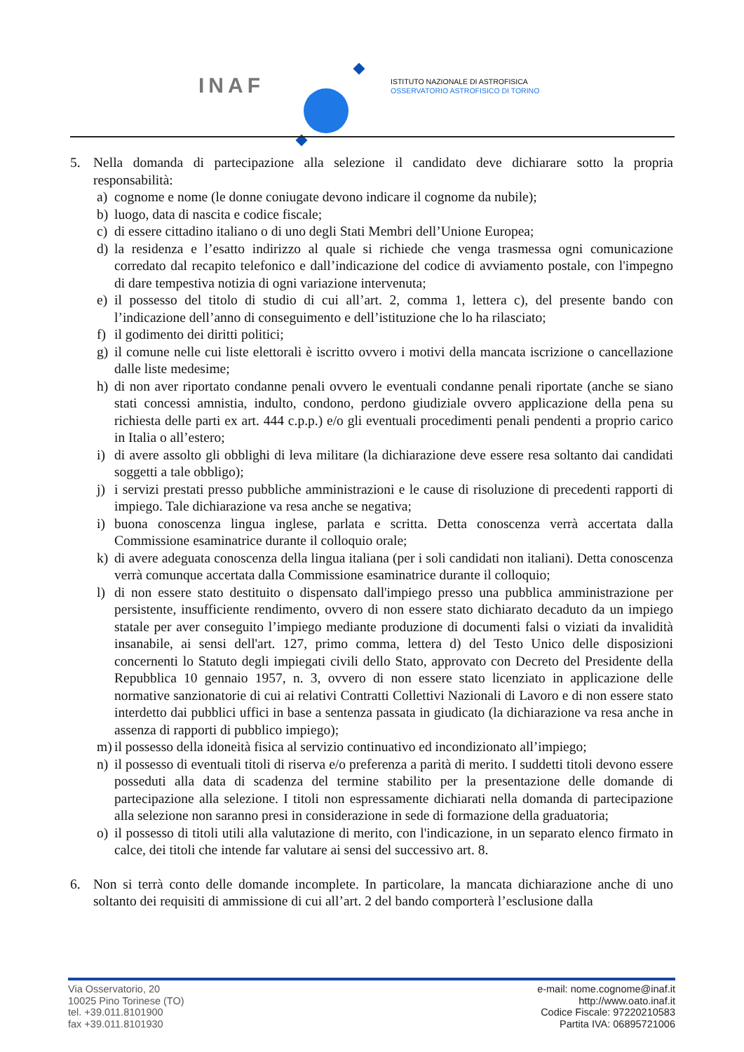INAF
ISTITUTO NAZIONALE DI ASTROFISICA
OSSERVATORIO ASTROFISICO DI TORINO
5. Nella domanda di partecipazione alla selezione il candidato deve dichiarare sotto la propria responsabilità:
a) cognome e nome (le donne coniugate devono indicare il cognome da nubile);
b) luogo, data di nascita e codice fiscale;
c) di essere cittadino italiano o di uno degli Stati Membri dell’Unione Europea;
d) la residenza e l’esatto indirizzo al quale si richiede che venga trasmessa ogni comunicazione corredato dal recapito telefonico e dall’indicazione del codice di avviamento postale, con l'impegno di dare tempestiva notizia di ogni variazione intervenuta;
e) il possesso del titolo di studio di cui all’art. 2, comma 1, lettera c), del presente bando con l’indicazione dell’anno di conseguimento e dell’istituzione che lo ha rilasciato;
f) il godimento dei diritti politici;
g) il comune nelle cui liste elettorali è iscritto ovvero i motivi della mancata iscrizione o cancellazione dalle liste medesime;
h) di non aver riportato condanne penali ovvero le eventuali condanne penali riportate (anche se siano stati concessi amnistia, indulto, condono, perdono giudiziale ovvero applicazione della pena su richiesta delle parti ex art. 444 c.p.p.) e/o gli eventuali procedimenti penali pendenti a proprio carico in Italia o all’estero;
i) di avere assolto gli obblighi di leva militare (la dichiarazione deve essere resa soltanto dai candidati soggetti a tale obbligo);
j) i servizi prestati presso pubbliche amministrazioni e le cause di risoluzione di precedenti rapporti di impiego. Tale dichiarazione va resa anche se negativa;
i) buona conoscenza lingua inglese, parlata e scritta. Detta conoscenza verrà accertata dalla Commissione esaminatrice durante il colloquio orale;
k) di avere adeguata conoscenza della lingua italiana (per i soli candidati non italiani). Detta conoscenza verrà comunque accertata dalla Commissione esaminatrice durante il colloquio;
l) di non essere stato destituito o dispensato dall'impiego presso una pubblica amministrazione per persistente, insufficiente rendimento, ovvero di non essere stato dichiarato decaduto da un impiego statale per aver conseguito l’impiego mediante produzione di documenti falsi o viziati da invalidità insanabile, ai sensi dell'art. 127, primo comma, lettera d) del Testo Unico delle disposizioni concernenti lo Statuto degli impiegati civili dello Stato, approvato con Decreto del Presidente della Repubblica 10 gennaio 1957, n. 3, ovvero di non essere stato licenziato in applicazione delle normative sanzionatorie di cui ai relativi Contratti Collettivi Nazionali di Lavoro e di non essere stato interdetto dai pubblici uffici in base a sentenza passata in giudicato (la dichiarazione va resa anche in assenza di rapporti di pubblico impiego);
m) il possesso della idoneità fisica al servizio continuativo ed incondizionato all’impiego;
n) il possesso di eventuali titoli di riserva e/o preferenza a parità di merito. I suddetti titoli devono essere posseduti alla data di scadenza del termine stabilito per la presentazione delle domande di partecipazione alla selezione. I titoli non espressamente dichiarati nella domanda di partecipazione alla selezione non saranno presi in considerazione in sede di formazione della graduatoria;
o) il possesso di titoli utili alla valutazione di merito, con l'indicazione, in un separato elenco firmato in calce, dei titoli che intende far valutare ai sensi del successivo art. 8.
6. Non si terrà conto delle domande incomplete. In particolare, la mancata dichiarazione anche di uno soltanto dei requisiti di ammissione di cui all’art. 2 del bando comporterà l’esclusione dalla
Via Osservatorio, 20
10025 Pino Torinese (TO)
tel. +39.011.8101900
fax +39.011.8101930
e-mail: nome.cognome@inaf.it
http://www.oato.inaf.it
Codice Fiscale: 97220210583
Partita IVA: 06895721006